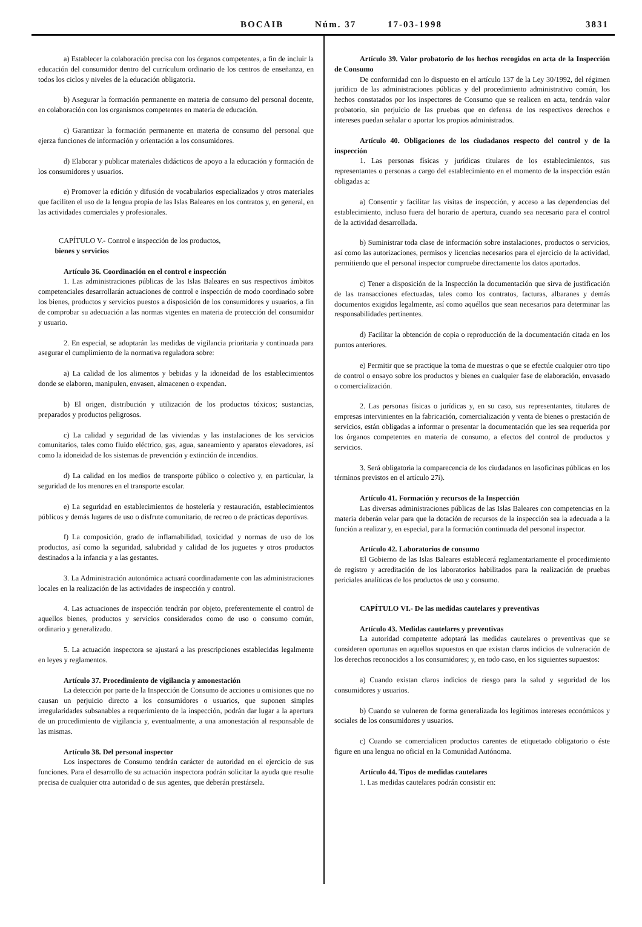BOCAIB Núm. 37 17-03-1998
3831
a) Establecer la colaboración precisa con los órganos competentes, a fin de incluir la educación del consumidor dentro del currículum ordinario de los centros de enseñanza, en todos los ciclos y niveles de la educación obligatoria.
b) Asegurar la formación permanente en materia de consumo del personal docente, en colaboración con los organismos competentes en materia de educación.
c) Garantizar la formación permanente en materia de consumo del personal que ejerza funciones de información y orientación a los consumidores.
d) Elaborar y publicar materiales didácticos de apoyo a la educación y formación de los consumidores y usuarios.
e) Promover la edición y difusión de vocabularios especializados y otros materiales que faciliten el uso de la lengua propia de las Islas Baleares en los contratos y, en general, en las actividades comerciales y profesionales.
CAPÍTULO V.- Control e inspección de los productos,
bienes y servicios
Artículo 36. Coordinación en el control e inspección
1. Las administraciones públicas de las Islas Baleares en sus respectivos ámbitos competenciales desarrollarán actuaciones de control e inspección de modo coordinado sobre los bienes, productos y servicios puestos a disposición de los consumidores y usuarios, a fin de comprobar su adecuación a las normas vigentes en materia de protección del consumidor y usuario.
2. En especial, se adoptarán las medidas de vigilancia prioritaria y continuada para asegurar el cumplimiento de la normativa reguladora sobre:
a) La calidad de los alimentos y bebidas y la idoneidad de los establecimientos donde se elaboren, manipulen, envasen, almacenen o expendan.
b) El origen, distribución y utilización de los productos tóxicos; sustancias, preparados y productos peligrosos.
c) La calidad y seguridad de las viviendas y las instalaciones de los servicios comunitarios, tales como fluido eléctrico, gas, agua, saneamiento y aparatos elevadores, así como la idoneidad de los sistemas de prevención y extinción de incendios.
d) La calidad en los medios de transporte público o colectivo y, en particular, la seguridad de los menores en el transporte escolar.
e) La seguridad en establecimientos de hostelería y restauración, establecimientos públicos y demás lugares de uso o disfrute comunitario, de recreo o de prácticas deportivas.
f) La composición, grado de inflamabilidad, toxicidad y normas de uso de los productos, así como la seguridad, salubridad y calidad de los juguetes y otros productos destinados a la infancia y a las gestantes.
3. La Administración autonómica actuará coordinadamente con las administraciones locales en la realización de las actividades de inspección y control.
4. Las actuaciones de inspección tendrán por objeto, preferentemente el control de aquellos bienes, productos y servicios considerados como de uso o consumo común, ordinario y generalizado.
5. La actuación inspectora se ajustará a las prescripciones establecidas legalmente en leyes y reglamentos.
Artículo 37. Procedimiento de vigilancia y amonestación
La detección por parte de la Inspección de Consumo de acciones u omisiones que no causan un perjuicio directo a los consumidores o usuarios, que suponen simples irregularidades subsanables a requerimiento de la inspección, podrán dar lugar a la apertura de un procedimiento de vigilancia y, eventualmente, a una amonestación al responsable de las mismas.
Artículo 38. Del personal inspector
Los inspectores de Consumo tendrán carácter de autoridad en el ejercicio de sus funciones. Para el desarrollo de su actuación inspectora podrán solicitar la ayuda que resulte precisa de cualquier otra autoridad o de sus agentes, que deberán prestársela.
Artículo 39. Valor probatorio de los hechos recogidos en acta de la Inspección de Consumo
De conformidad con lo dispuesto en el artículo 137 de la Ley 30/1992, del régimen jurídico de las administraciones públicas y del procedimiento administrativo común, los hechos constatados por los inspectores de Consumo que se realicen en acta, tendrán valor probatorio, sin perjuicio de las pruebas que en defensa de los respectivos derechos e intereses puedan señalar o aportar los propios administrados.
Artículo 40. Obligaciones de los ciudadanos respecto del control y de la inspección
1. Las personas físicas y jurídicas titulares de los establecimientos, sus representantes o personas a cargo del establecimiento en el momento de la inspección están obligadas a:
a) Consentir y facilitar las visitas de inspección, y acceso a las dependencias del establecimiento, incluso fuera del horario de apertura, cuando sea necesario para el control de la actividad desarrollada.
b) Suministrar toda clase de información sobre instalaciones, productos o servicios, así como las autorizaciones, permisos y licencias necesarios para el ejercicio de la actividad, permitiendo que el personal inspector compruebe directamente los datos aportados.
c) Tener a disposición de la Inspección la documentación que sirva de justificación de las transacciones efectuadas, tales como los contratos, facturas, albaranes y demás documentos exigidos legalmente, así como aquéllos que sean necesarios para determinar las responsabilidades pertinentes.
d) Facilitar la obtención de copia o reproducción de la documentación citada en los puntos anteriores.
e) Permitir que se practique la toma de muestras o que se efectúe cualquier otro tipo de control o ensayo sobre los productos y bienes en cualquier fase de elaboración, envasado o comercialización.
2. Las personas físicas o jurídicas y, en su caso, sus representantes, titulares de empresas intervinientes en la fabricación, comercialización y venta de bienes o prestación de servicios, están obligadas a informar o presentar la documentación que les sea requerida por los órganos competentes en materia de consumo, a efectos del control de productos y servicios.
3. Será obligatoria la comparecencia de los ciudadanos en lasoficinas públicas en los términos previstos en el artículo 27i).
Artículo 41. Formación y recursos de la Inspección
Las diversas administraciones públicas de las Islas Baleares con competencias en la materia deberán velar para que la dotación de recursos de la inspección sea la adecuada a la función a realizar y, en especial, para la formación continuada del personal inspector.
Artículo 42. Laboratorios de consumo
El Gobierno de las Islas Baleares establecerá reglamentariamente el procedimiento de registro y acreditación de los laboratorios habilitados para la realización de pruebas periciales analíticas de los productos de uso y consumo.
CAPÍTULO VI.- De las medidas cautelares y preventivas
Artículo 43. Medidas cautelares y preventivas
La autoridad competente adoptará las medidas cautelares o preventivas que se consideren oportunas en aquellos supuestos en que existan claros indicios de vulneración de los derechos reconocidos a los consumidores; y, en todo caso, en los siguientes supuestos:
a) Cuando existan claros indicios de riesgo para la salud y seguridad de los consumidores y usuarios.
b) Cuando se vulneren de forma generalizada los legítimos intereses económicos y sociales de los consumidores y usuarios.
c) Cuando se comercialicen productos carentes de etiquetado obligatorio o éste figure en una lengua no oficial en la Comunidad Autónoma.
Artículo 44. Tipos de medidas cautelares
1. Las medidas cautelares podrán consistir en: